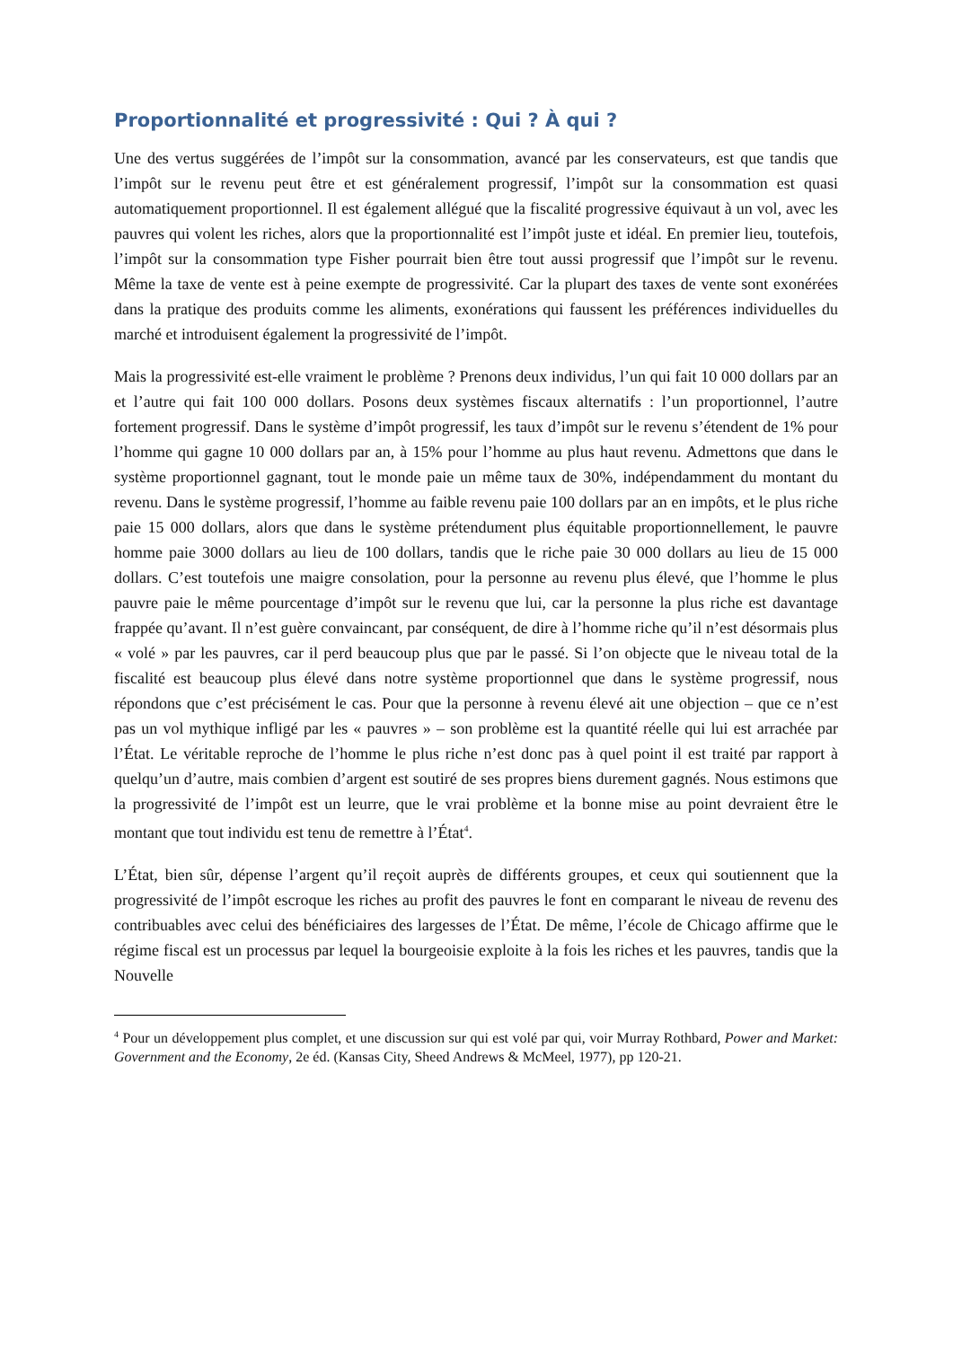Proportionnalité et progressivité : Qui ? À qui ?
Une des vertus suggérées de l’impôt sur la consommation, avancé par les conservateurs, est que tandis que l’impôt sur le revenu peut être et est généralement progressif, l’impôt sur la consommation est quasi automatiquement proportionnel. Il est également allégué que la fiscalité progressive équivaut à un vol, avec les pauvres qui volent les riches, alors que la proportionnalité est l’impôt juste et idéal. En premier lieu, toutefois, l’impôt sur la consommation type Fisher pourrait bien être tout aussi progressif que l’impôt sur le revenu. Même la taxe de vente est à peine exempte de progressivité. Car la plupart des taxes de vente sont exonérées dans la pratique des produits comme les aliments, exonérations qui faussent les préférences individuelles du marché et introduisent également la progressivité de l’impôt.
Mais la progressivité est-elle vraiment le problème ? Prenons deux individus, l’un qui fait 10 000 dollars par an et l’autre qui fait 100 000 dollars. Posons deux systèmes fiscaux alternatifs : l’un proportionnel, l’autre fortement progressif. Dans le système d’impôt progressif, les taux d’impôt sur le revenu s’étendent de 1% pour l’homme qui gagne 10 000 dollars par an, à 15% pour l’homme au plus haut revenu. Admettons que dans le système proportionnel gagnant, tout le monde paie un même taux de 30%, indépendamment du montant du revenu. Dans le système progressif, l’homme au faible revenu paie 100 dollars par an en impôts, et le plus riche paie 15 000 dollars, alors que dans le système prétendument plus équitable proportionnellement, le pauvre homme paie 3000 dollars au lieu de 100 dollars, tandis que le riche paie 30 000 dollars au lieu de 15 000 dollars. C’est toutefois une maigre consolation, pour la personne au revenu plus élevé, que l’homme le plus pauvre paie le même pourcentage d’impôt sur le revenu que lui, car la personne la plus riche est davantage frappée qu’avant. Il n’est guère convaincant, par conséquent, de dire à l’homme riche qu’il n’est désormais plus « volé » par les pauvres, car il perd beaucoup plus que par le passé. Si l’on objecte que le niveau total de la fiscalité est beaucoup plus élevé dans notre système proportionnel que dans le système progressif, nous répondons que c’est précisément le cas. Pour que la personne à revenu élevé ait une objection – que ce n’est pas un vol mythique infligé par les « pauvres » – son problème est la quantité réelle qui lui est arrachée par l’État. Le véritable reproche de l’homme le plus riche n’est donc pas à quel point il est traité par rapport à quelqu’un d’autre, mais combien d’argent est soutiré de ses propres biens durement gagnés. Nous estimons que la progressivité de l’impôt est un leurre, que le vrai problème et la bonne mise au point devraient être le montant que tout individu est tenu de remettre à l’État<sup>4</sup>.
L’État, bien sûr, dépense l’argent qu’il reçoit auprès de différents groupes, et ceux qui soutiennent que la progressivité de l’impôt escroque les riches au profit des pauvres le font en comparant le niveau de revenu des contribuables avec celui des bénéficiaires des largesses de l’État. De même, l’école de Chicago affirme que le régime fiscal est un processus par lequel la bourgeoisie exploite à la fois les riches et les pauvres, tandis que la Nouvelle
<sup>4</sup> Pour un développement plus complet, et une discussion sur qui est volé par qui, voir Murray Rothbard, Power and Market: Government and the Economy, 2e éd. (Kansas City, Sheed Andrews & McMeel, 1977), pp 120-21.